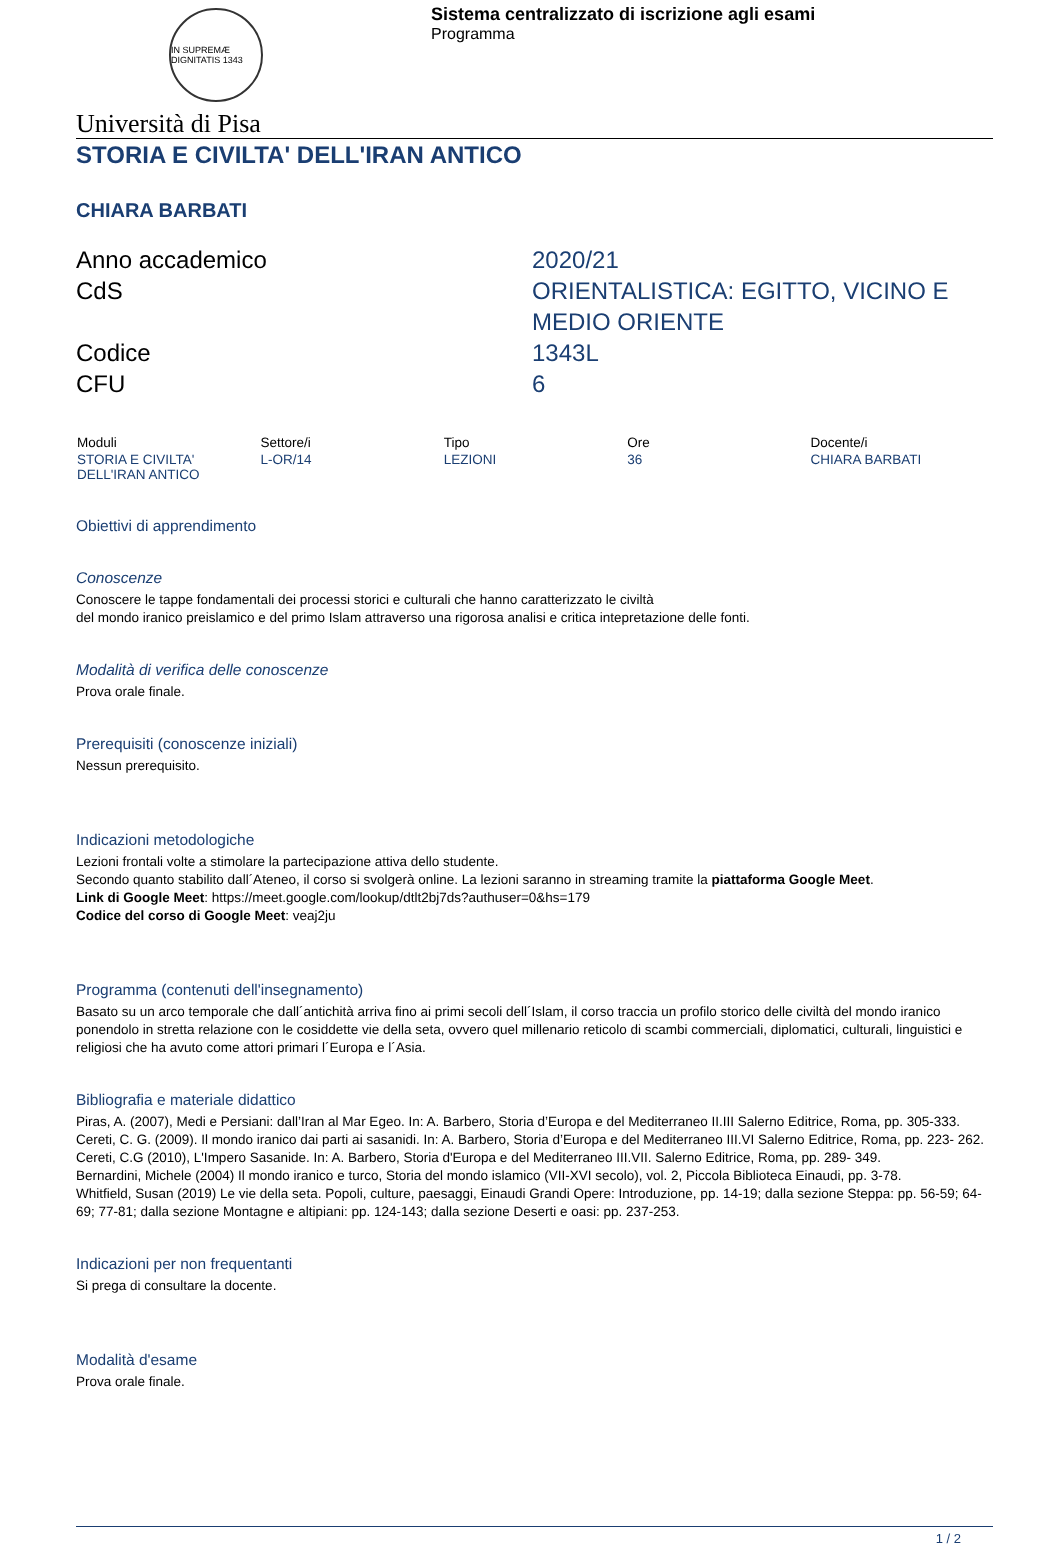IN SUPREMÆ DIGNITATIS 1343
Sistema centralizzato di iscrizione agli esami
Programma
Università di Pisa
STORIA E CIVILTA' DELL'IRAN ANTICO
CHIARA BARBATI
Anno accademico
2020/21
CdS
ORIENTALISTICA: EGITTO, VICINO E MEDIO ORIENTE
Codice
1343L
CFU
6
| Moduli | Settore/i | Tipo | Ore | Docente/i |
| --- | --- | --- | --- | --- |
| STORIA E CIVILTA' DELL'IRAN ANTICO | L-OR/14 | LEZIONI | 36 | CHIARA BARBATI |
Obiettivi di apprendimento
Conoscenze
Conoscere le tappe fondamentali dei processi storici e culturali che hanno caratterizzato le civiltà
del mondo iranico preislamico e del primo Islam attraverso una rigorosa analisi e critica intepretazione delle fonti.
Modalità di verifica delle conoscenze
Prova orale finale.
Prerequisiti (conoscenze iniziali)
Nessun prerequisito.
Indicazioni metodologiche
Lezioni frontali volte a stimolare la partecipazione attiva dello studente.
Secondo quanto stabilito dall´Ateneo, il corso si svolgerà online. La lezioni saranno in streaming tramite la piattaforma Google Meet.
Link di Google Meet: https://meet.google.com/lookup/dtlt2bj7ds?authuser=0&hs=179
Codice del corso di Google Meet: veaj2ju
Programma (contenuti dell'insegnamento)
Basato su un arco temporale che dall´antichità arriva fino ai primi secoli dell´Islam, il corso traccia un profilo storico delle civiltà del mondo iranico ponendolo in stretta relazione con le cosiddette vie della seta, ovvero quel millenario reticolo di scambi commerciali, diplomatici, culturali, linguistici e religiosi che ha avuto come attori primari l´Europa e l´Asia.
Bibliografia e materiale didattico
Piras, A. (2007), Medi e Persiani: dall’Iran al Mar Egeo. In: A. Barbero, Storia d’Europa e del Mediterraneo II.III Salerno Editrice, Roma, pp. 305-333.
Cereti, C. G. (2009). Il mondo iranico dai parti ai sasanidi. In: A. Barbero, Storia d’Europa e del Mediterraneo III.VI Salerno Editrice, Roma, pp. 223- 262.
Cereti, C.G (2010), L'Impero Sasanide. In: A. Barbero, Storia d'Europa e del Mediterraneo III.VII. Salerno Editrice, Roma, pp. 289- 349.
Bernardini, Michele (2004) Il mondo iranico e turco, Storia del mondo islamico (VII-XVI secolo), vol. 2, Piccola Biblioteca Einaudi, pp. 3-78.
Whitfield, Susan (2019) Le vie della seta. Popoli, culture, paesaggi, Einaudi Grandi Opere: Introduzione, pp. 14-19; dalla sezione Steppa: pp. 56-59; 64-69; 77-81; dalla sezione Montagne e altipiani: pp. 124-143; dalla sezione Deserti e oasi: pp. 237-253.
Indicazioni per non frequentanti
Si prega di consultare la docente.
Modalità d'esame
Prova orale finale.
1 / 2